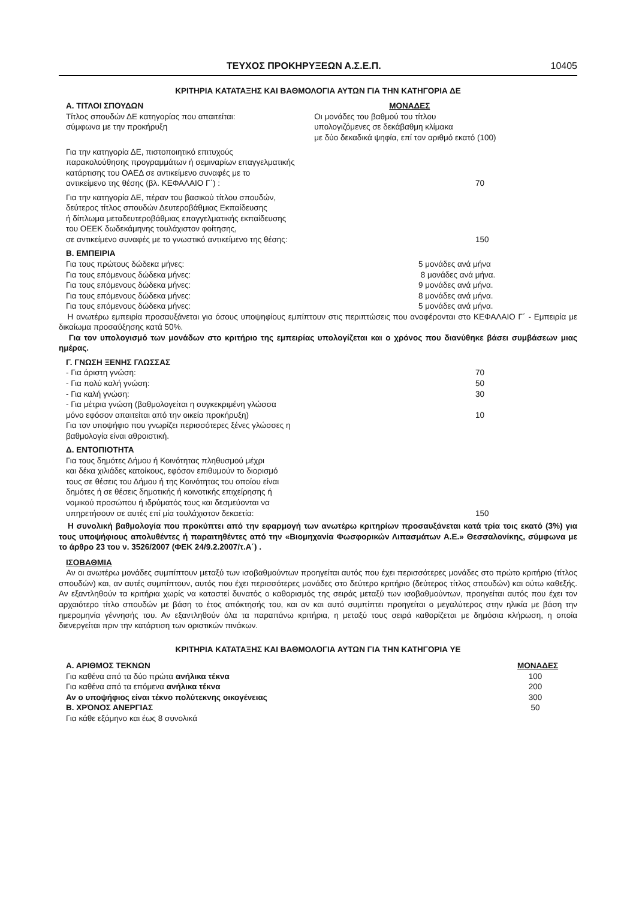ΤΕΥΧΟΣ ΠΡΟΚΗΡΥΞΕΩΝ Α.Σ.Ε.Π. 10405
ΚΡΙΤΗΡΙΑ ΚΑΤΑΤΑΞΗΣ ΚΑΙ ΒΑΘΜΟΛΟΓΙΑ ΑΥΤΩΝ ΓΙΑ ΤΗΝ ΚΑΤΗΓΟΡΙΑ ΔΕ
| Α. ΤΙΤΛΟΙ ΣΠΟΥΔΩΝ | ΜΟΝΑΔΕΣ |
| Τίτλος σπουδών ΔΕ κατηγορίας που απαιτείται: σύμφωνα με την προκήρυξη | Οι μονάδες του βαθμού του τίτλου υπολογιζόμενες σε δεκάβαθμη κλίμακα με δύο δεκαδικά ψηφία, επί τον αριθμό εκατό (100) |
| Για την κατηγορία ΔΕ, πιστοποιητικό επιτυχούς παρακολούθησης προγραμμάτων ή σεμιναρίων επαγγελματικής κατάρτισης του ΟΑΕΔ σε αντικείμενο συναφές με το αντικείμενο της θέσης (βλ. ΚΕΦΑΛΑΙΟ Γ΄) : | 70 |
| Για την κατηγορία ΔΕ, πέραν του βασικού τίτλου σπουδών, δεύτερος τίτλος σπουδών Δευτεροβάθμιας Εκπαίδευσης ή δίπλωμα μεταδευτεροβάθμιας επαγγελματικής εκπαίδευσης του ΟΕΕΚ δωδεκάμηνης τουλάχιστον φοίτησης, σε αντικείμενο συναφές με το γνωστικό αντικείμενο της θέσης: | 150 |
Β. ΕΜΠΕΙΡΙΑ
| Για τους πρώτους δώδεκα μήνες: | 5 μονάδες ανά μήνα |
| Για τους επόμενους δώδεκα μήνες: | 8 μονάδες ανά μήνα. |
| Για τους επόμενους δώδεκα μήνες: | 9 μονάδες ανά μήνα. |
| Για τους επόμενους δώδεκα μήνες: | 8 μονάδες ανά μήνα. |
| Για τους επόμενους δώδεκα μήνες: | 5 μονάδες ανά μήνα. |
Η ανωτέρω εμπειρία προσαυξάνεται για όσους υποψηφίους εμπίπτουν στις περιπτώσεις που αναφέρονται στο ΚΕΦΑΛΑΙΟ Γ΄ - Εμπειρία με δικαίωμα προσαύξησης κατά 50%.
Για τον υπολογισμό των μονάδων στο κριτήριο της εμπειρίας υπολογίζεται και ο χρόνος που διανύθηκε βάσει συμβάσεων μιας ημέρας.
Γ. ΓΝΩΣΗ ΞΕΝΗΣ ΓΛΩΣΣΑΣ
| - Για άριστη γνώση: | 70 |
| - Για πολύ καλή γνώση: | 50 |
| - Για καλή γνώση: | 30 |
| - Για μέτρια γνώση (βαθμολογείται η συγκεκριμένη γλώσσα μόνο εφόσον απαιτείται από την οικεία προκήρυξη) | 10 |
| Για τον υποψήφιο που γνωρίζει περισσότερες ξένες γλώσσες η βαθμολογία είναι αθροιστική. | |
Δ. ΕΝΤΟΠΙΟΤΗΤΑ
| Για τους δημότες Δήμου ή Κοινότητας πληθυσμού μέχρι και δέκα χιλιάδες κατοίκους, εφόσον επιθυμούν το διορισμό τους σε θέσεις του Δήμου ή της Κοινότητας του οποίου είναι δημότες ή σε θέσεις δημοτικής ή κοινοτικής επιχείρησης ή νομικού προσώπου ή ιδρύματός τους και δεσμεύονται να υπηρετήσουν σε αυτές επί μία τουλάχιστον δεκαετία: | 150 |
Η συνολική βαθμολογία που προκύπτει από την εφαρμογή των ανωτέρω κριτηρίων προσαυξάνεται κατά τρία τοις εκατό (3%) για τους υποψήφιους απολυθέντες ή παραιτηθέντες από την «Βιομηχανία Φωσφορικών Λιπασμάτων Α.Ε.» Θεσσαλονίκης, σύμφωνα με το άρθρο 23 του ν. 3526/2007 (ΦΕΚ 24/9.2.2007/τ.Α΄) .
ΙΣΟΒΑΘΜΙΑ
Αν οι ανωτέρω μονάδες συμπίπτουν μεταξύ των ισοβαθμούντων προηγείται αυτός που έχει περισσότερες μονάδες στο πρώτο κριτήριο (τίτλος σπουδών) και, αν αυτές συμπίπτουν, αυτός που έχει περισσότερες μονάδες στο δεύτερο κριτήριο (δεύτερος τίτλος σπουδών) και ούτω καθεξής. Αν εξαντληθούν τα κριτήρια χωρίς να καταστεί δυνατός ο καθορισμός της σειράς μεταξύ των ισοβαθμούντων, προηγείται αυτός που έχει τον αρχαιότερο τίτλο σπουδών με βάση το έτος απόκτησής του, και αν και αυτό συμπίπτει προηγείται ο μεγαλύτερος στην ηλικία με βάση την ημερομηνία γέννησής του. Αν εξαντληθούν όλα τα παραπάνω κριτήρια, η μεταξύ τους σειρά καθορίζεται με δημόσια κλήρωση, η οποία διενεργείται πριν την κατάρτιση των οριστικών πινάκων.
ΚΡΙΤΗΡΙΑ ΚΑΤΑΤΑΞΗΣ ΚΑΙ ΒΑΘΜΟΛΟΓΙΑ ΑΥΤΩΝ ΓΙΑ ΤΗΝ ΚΑΤΗΓΟΡΙΑ ΥΕ
| Α. ΑΡΙΘΜΟΣ ΤΕΚΝΩΝ | ΜΟΝΑΔΕΣ |
| Για καθένα από τα δύο πρώτα ανήλικα τέκνα | 100 |
| Για καθένα από τα επόμενα ανήλικα τέκνα | 200 |
| Αν ο υποψήφιος είναι τέκνο πολύτεκνης οικογένειας | 300 |
| Β. ΧΡΌΝΟΣ ΑΝΕΡΓΙΑΣ | 50 |
| Για κάθε εξάμηνο και έως 8 συνολικά | |